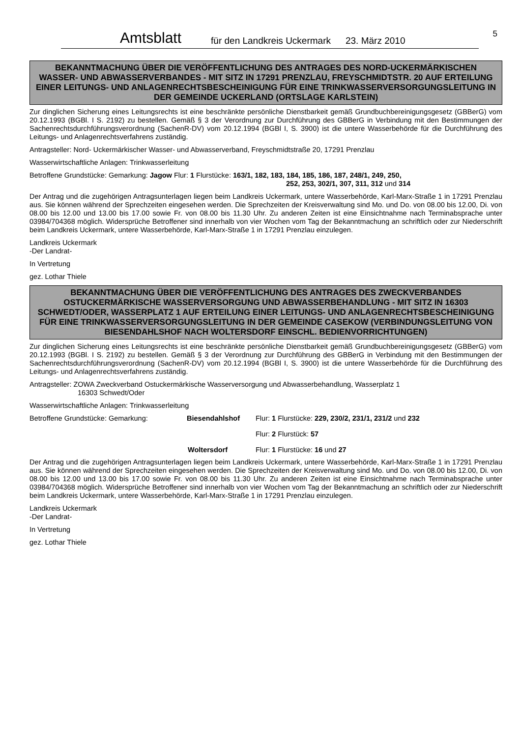Amtsblatt für den Landkreis Uckermark 23. März 2010
5
BEKANNTMACHUNG ÜBER DIE VERÖFFENTLICHUNG DES ANTRAGES DES NORD-UCKERMÄRKISCHEN WASSER- UND ABWASSERVERBANDES - MIT SITZ IN 17291 PRENZLAU, FREYSCHMIDTSTR. 20 AUF ERTEILUNG EINER LEITUNGS- UND ANLAGENRECHTSBESCHEINIGUNG FÜR EINE TRINKWASSERVERSORGUNGSLEITUNG IN DER GEMEINDE UCKERLAND (ORTSLAGE KARLSTEIN)
Zur dinglichen Sicherung eines Leitungsrechts ist eine beschränkte persönliche Dienstbarkeit gemäß Grundbuchbereinigungsgesetz (GBBerG) vom 20.12.1993 (BGBl. I S. 2192) zu bestellen. Gemäß § 3 der Verordnung zur Durchführung des GBBerG in Verbindung mit den Bestimmungen der Sachenrechtsdurchführungsverordnung (SachenR-DV) vom 20.12.1994 (BGBl I, S. 3900) ist die untere Wasserbehörde für die Durchführung des Leitungs- und Anlagenrechtsverfahrens zuständig.
Antragsteller: Nord- Uckermärkischer Wasser- und Abwasserverband, Freyschmidtstraße 20, 17291 Prenzlau
Wasserwirtschaftliche Anlagen: Trinkwasserleitung
Betroffene Grundstücke: Gemarkung: Jagow Flur: 1 Flurstücke: 163/1, 182, 183, 184, 185, 186, 187, 248/1, 249, 250,
252, 253, 302/1, 307, 311, 312 und 314
Der Antrag und die zugehörigen Antragsunterlagen liegen beim Landkreis Uckermark, untere Wasserbehörde, Karl-Marx-Straße 1 in 17291 Prenzlau aus. Sie können während der Sprechzeiten eingesehen werden. Die Sprechzeiten der Kreisverwaltung sind Mo. und Do. von 08.00 bis 12.00, Di. von 08.00 bis 12.00 und 13.00 bis 17.00 sowie Fr. von 08.00 bis 11.30 Uhr. Zu anderen Zeiten ist eine Einsichtnahme nach Terminabsprache unter 03984/704368 möglich. Widersprüche Betroffener sind innerhalb von vier Wochen vom Tag der Bekanntmachung an schriftlich oder zur Niederschrift beim Landkreis Uckermark, untere Wasserbehörde, Karl-Marx-Straße 1 in 17291 Prenzlau einzulegen.
Landkreis Uckermark
-Der Landrat-
In Vertretung
gez. Lothar Thiele
BEKANNTMACHUNG ÜBER DIE VERÖFFENTLICHUNG DES ANTRAGES DES ZWECKVERBANDES OSTUCKERMÄRKISCHE WASSERVERSORGUNG UND ABWASSERBEHANDLUNG - MIT SITZ IN 16303 SCHWEDT/ODER, WASSERPLATZ 1 AUF ERTEILUNG EINER LEITUNGS- UND ANLAGENRECHTSBESCHEINIGUNG FÜR EINE TRINKWASSERVERSORGUNGSLEITUNG IN DER GEMEINDE CASEKOW (VERBINDUNGSLEITUNG VON BIESENDAHLSHOF NACH WOLTERSDORF EINSCHL. BEDIENVORRICHTUNGEN)
Zur dinglichen Sicherung eines Leitungsrechts ist eine beschränkte persönliche Dienstbarkeit gemäß Grundbuchbereinigungsgesetz (GBBerG) vom 20.12.1993 (BGBl. I S. 2192) zu bestellen. Gemäß § 3 der Verordnung zur Durchführung des GBBerG in Verbindung mit den Bestimmungen der Sachenrechtsdurchführungsverordnung (SachenR-DV) vom 20.12.1994 (BGBl I, S. 3900) ist die untere Wasserbehörde für die Durchführung des Leitungs- und Anlagenrechtsverfahrens zuständig.
Antragsteller: ZOWA Zweckverband Ostuckermärkische Wasserversorgung und Abwasserbehandlung, Wasserplatz 1
16303 Schwedt/Oder
Wasserwirtschaftliche Anlagen: Trinkwasserleitung
Betroffene Grundstücke: Gemarkung: Biesendahlshof Flur: 1 Flurstücke: 229, 230/2, 231/1, 231/2 und 232
Flur: 2 Flurstück: 57
Woltersdorf Flur: 1 Flurstücke: 16 und 27
Der Antrag und die zugehörigen Antragsunterlagen liegen beim Landkreis Uckermark, untere Wasserbehörde, Karl-Marx-Straße 1 in 17291 Prenzlau aus. Sie können während der Sprechzeiten eingesehen werden. Die Sprechzeiten der Kreisverwaltung sind Mo. und Do. von 08.00 bis 12.00, Di. von 08.00 bis 12.00 und 13.00 bis 17.00 sowie Fr. von 08.00 bis 11.30 Uhr. Zu anderen Zeiten ist eine Einsichtnahme nach Terminabsprache unter 03984/704368 möglich. Widersprüche Betroffener sind innerhalb von vier Wochen vom Tag der Bekanntmachung an schriftlich oder zur Niederschrift beim Landkreis Uckermark, untere Wasserbehörde, Karl-Marx-Straße 1 in 17291 Prenzlau einzulegen.
Landkreis Uckermark
-Der Landrat-
In Vertretung
gez. Lothar Thiele